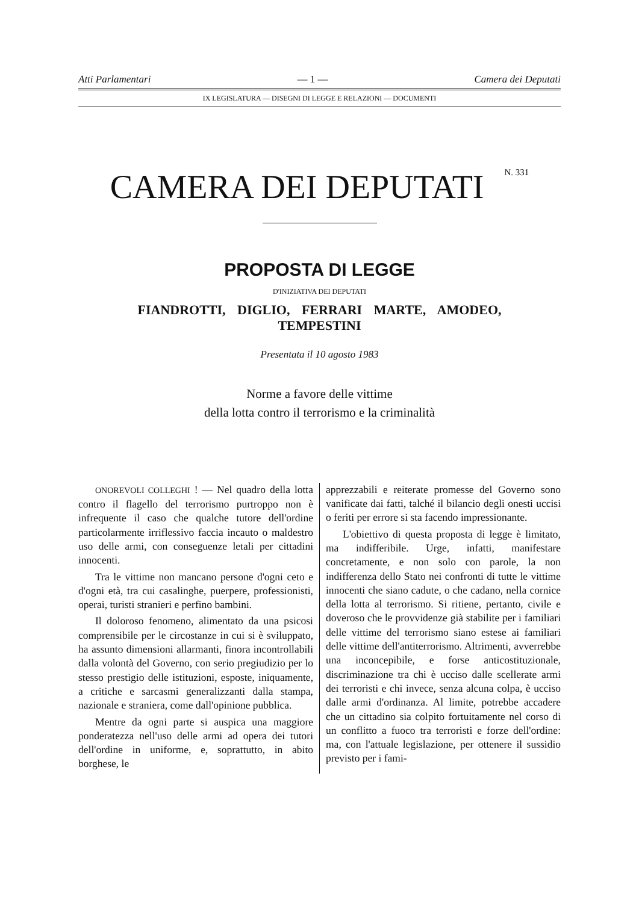Atti Parlamentari — 1 — Camera dei Deputati
IX LEGISLATURA — DISEGNI DI LEGGE E RELAZIONI — DOCUMENTI
CAMERA DEI DEPUTATI N. 331
PROPOSTA DI LEGGE
D'INIZIATIVA DEI DEPUTATI
FIANDROTTI, DIGLIO, FERRARI MARTE, AMODEO,
TEMPESTINI
Presentata il 10 agosto 1983
Norme a favore delle vittime
della lotta contro il terrorismo e la criminalità
ONOREVOLI COLLEGHI ! — Nel quadro della lotta contro il flagello del terrorismo purtroppo non è infrequente il caso che qualche tutore dell'ordine particolarmente irriflessivo faccia incauto o maldestro uso delle armi, con conseguenze letali per cittadini innocenti.
Tra le vittime non mancano persone d'ogni ceto e d'ogni età, tra cui casalinghe, puerpere, professionisti, operai, turisti stranieri e perfino bambini.
Il doloroso fenomeno, alimentato da una psicosi comprensibile per le circostanze in cui si è sviluppato, ha assunto dimensioni allarmanti, finora incontrollabili dalla volontà del Governo, con serio pregiudizio per lo stesso prestigio delle istituzioni, esposte, iniquamente, a critiche e sarcasmi generalizzanti dalla stampa, nazionale e straniera, come dall'opinione pubblica.
Mentre da ogni parte si auspica una maggiore ponderatezza nell'uso delle armi ad opera dei tutori dell'ordine in uniforme, e, soprattutto, in abito borghese, le
apprezzabili e reiterate promesse del Governo sono vanificate dai fatti, talché il bilancio degli onesti uccisi o feriti per errore si sta facendo impressionante.
L'obiettivo di questa proposta di legge è limitato, ma indifferibile. Urge, infatti, manifestare concretamente, e non solo con parole, la non indifferenza dello Stato nei confronti di tutte le vittime innocenti che siano cadute, o che cadano, nella cornice della lotta al terrorismo. Si ritiene, pertanto, civile e doveroso che le provvidenze già stabilite per i familiari delle vittime del terrorismo siano estese ai familiari delle vittime dell'antiterrorismo. Altrimenti, avverrebbe una inconcepibile, e forse anticostituzionale, discriminazione tra chi è ucciso dalle scellerate armi dei terroristi e chi invece, senza alcuna colpa, è ucciso dalle armi d'ordinanza. Al limite, potrebbe accadere che un cittadino sia colpito fortuitamente nel corso di un conflitto a fuoco tra terroristi e forze dell'ordine: ma, con l'attuale legislazione, per ottenere il sussidio previsto per i fami-